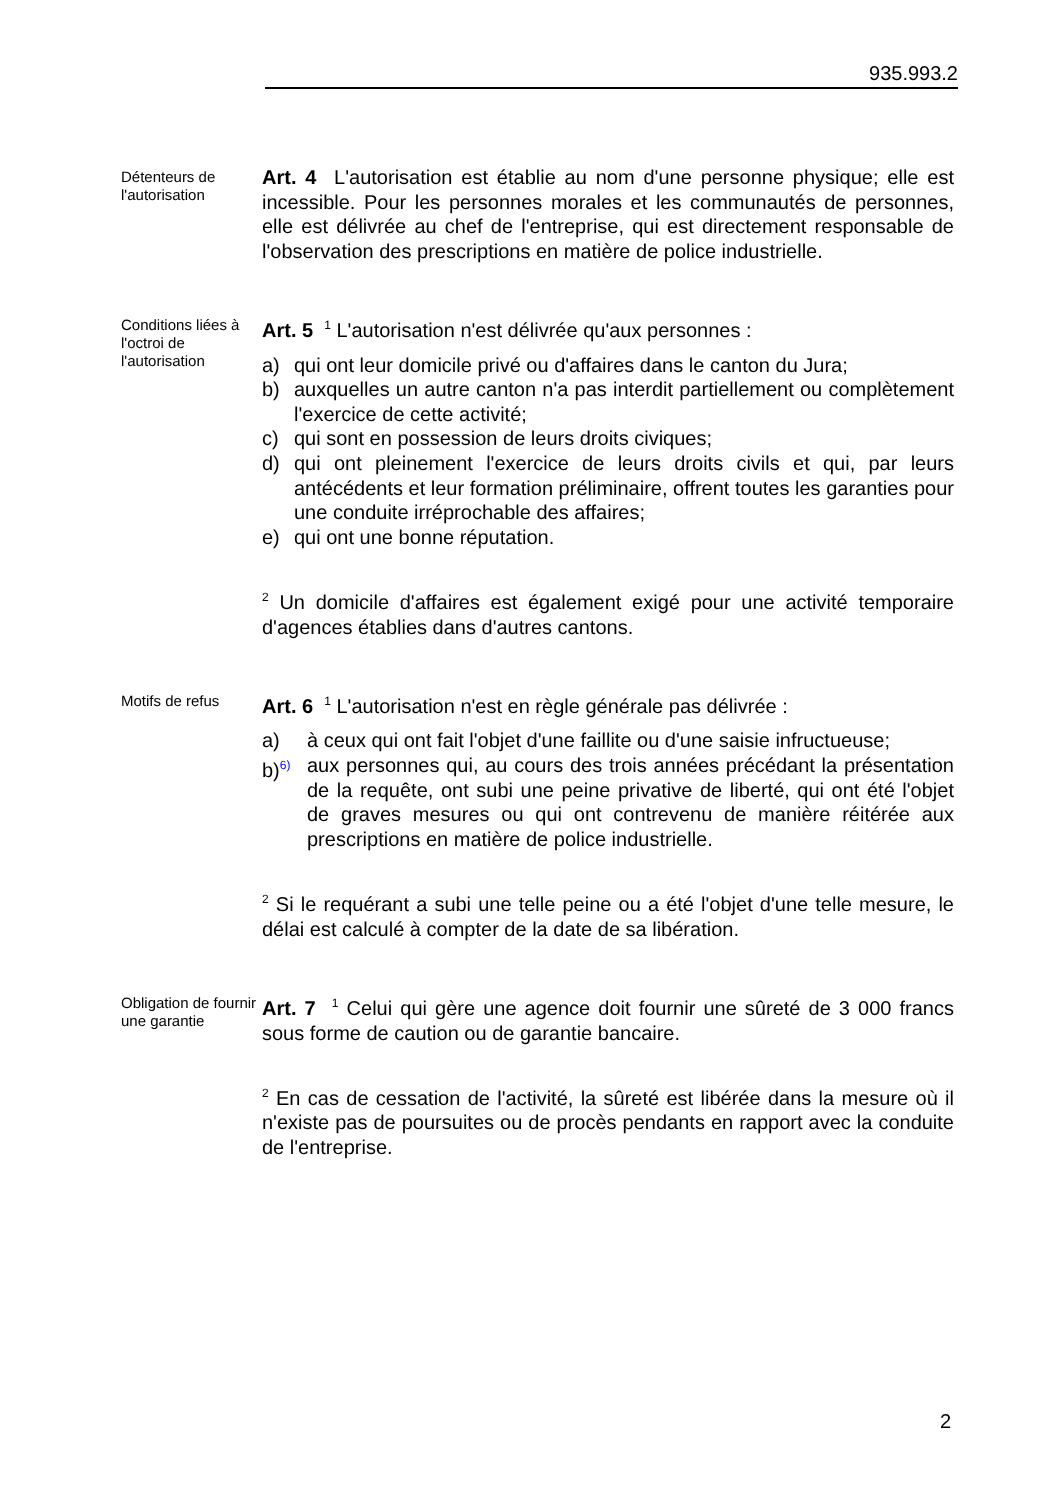935.993.2
Détenteurs de l'autorisation
Art. 4 L'autorisation est établie au nom d'une personne physique; elle est incessible. Pour les personnes morales et les communautés de personnes, elle est délivrée au chef de l'entreprise, qui est directement responsable de l'observation des prescriptions en matière de police industrielle.
Conditions liées à l'octroi de l'autorisation
Art. 5 <sup>1</sup> L'autorisation n'est délivrée qu'aux personnes :
a) qui ont leur domicile privé ou d'affaires dans le canton du Jura;
b) auxquelles un autre canton n'a pas interdit partiellement ou complètement l'exercice de cette activité;
c) qui sont en possession de leurs droits civiques;
d) qui ont pleinement l'exercice de leurs droits civils et qui, par leurs antécédents et leur formation préliminaire, offrent toutes les garanties pour une conduite irréprochable des affaires;
e) qui ont une bonne réputation.
<sup>2</sup> Un domicile d'affaires est également exigé pour une activité temporaire d'agences établies dans d'autres cantons.
Motifs de refus
Art. 6 <sup>1</sup> L'autorisation n'est en règle générale pas délivrée :
a) à ceux qui ont fait l'objet d'une faillite ou d'une saisie infructueuse;
b)<sup>6)</sup> aux personnes qui, au cours des trois années précédant la présentation de la requête, ont subi une peine privative de liberté, qui ont été l'objet de graves mesures ou qui ont contrevenu de manière réitérée aux prescriptions en matière de police industrielle.
<sup>2</sup> Si le requérant a subi une telle peine ou a été l'objet d'une telle mesure, le délai est calculé à compter de la date de sa libération.
Obligation de fournir une garantie
Art. 7 <sup>1</sup> Celui qui gère une agence doit fournir une sûreté de 3 000 francs sous forme de caution ou de garantie bancaire.
<sup>2</sup> En cas de cessation de l'activité, la sûreté est libérée dans la mesure où il n'existe pas de poursuites ou de procès pendants en rapport avec la conduite de l'entreprise.
2